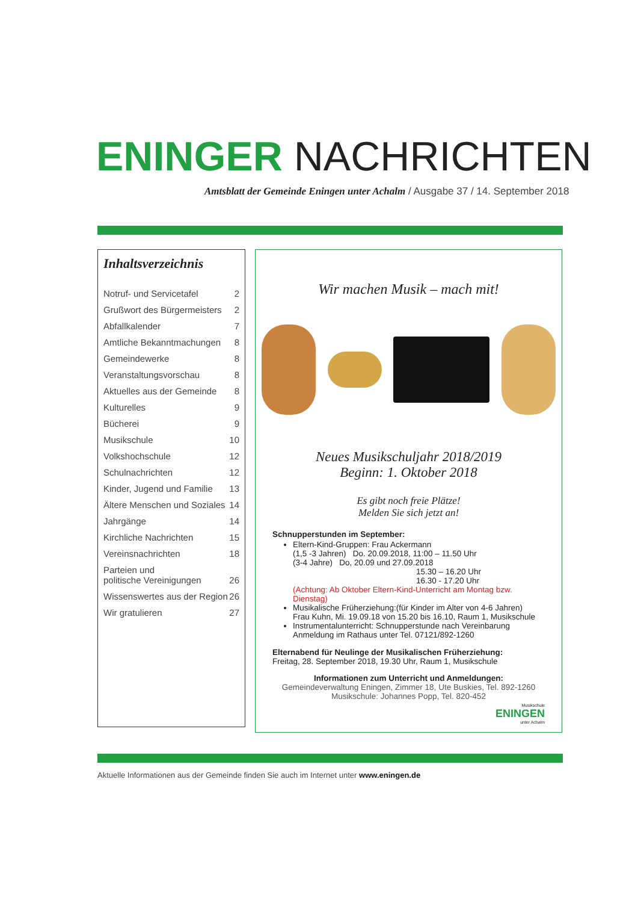ENINGER NACHRICHTEN
Amtsblatt der Gemeinde Eningen unter Achalm / Ausgabe 37 / 14. September 2018
Inhaltsverzeichnis
| Notruf- und Servicetafel | 2 |
| Grußwort des Bürgermeisters | 2 |
| Abfallkalender | 7 |
| Amtliche Bekanntmachungen | 8 |
| Gemeindewerke | 8 |
| Veranstaltungsvorschau | 8 |
| Aktuelles aus der Gemeinde | 8 |
| Kulturelles | 9 |
| Bücherei | 9 |
| Musikschule | 10 |
| Volkshochschule | 12 |
| Schulnachrichten | 12 |
| Kinder, Jugend und Familie | 13 |
| Ältere Menschen und Soziales | 14 |
| Jahrgänge | 14 |
| Kirchliche Nachrichten | 15 |
| Vereinsnachrichten | 18 |
| Parteien und politische Vereinigungen | 26 |
| Wissenswertes aus der Region | 26 |
| Wir gratulieren | 27 |
Wir machen Musik – mach mit!
Neues Musikschuljahr 2018/2019
Beginn: 1. Oktober 2018
Es gibt noch freie Plätze!
Melden Sie sich jetzt an!
Schnupperstunden im September:
Eltern-Kind-Gruppen: Frau Ackermann
(1,5 -3 Jahren) Do. 20.09.2018, 11:00 – 11.50 Uhr
(3-4 Jahre) Do, 20.09 und 27.09.2018
15.30 – 16.20 Uhr
16.30 - 17.20 Uhr
(Achtung: Ab Oktober Eltern-Kind-Unterricht am Montag bzw. Dienstag)
Musikalische Früherziehung:(für Kinder im Alter von 4-6 Jahren)
Frau Kuhn, Mi. 19.09.18 von 15.20 bis 16.10, Raum 1, Musikschule
Instrumentalunterricht: Schnupperstunde nach Vereinbarung
Anmeldung im Rathaus unter Tel. 07121/892-1260
Elternabend für Neulinge der Musikalischen Früherziehung:
Freitag, 28. September 2018, 19.30 Uhr, Raum 1, Musikschule
Informationen zum Unterricht und Anmeldungen:
Gemeindeverwaltung Eningen, Zimmer 18, Ute Buskies, Tel. 892-1260
Musikschule: Johannes Popp, Tel. 820-452
Musikschule
ENINGEN
unter Achalm
Aktuelle Informationen aus der Gemeinde finden Sie auch im Internet unter www.eningen.de